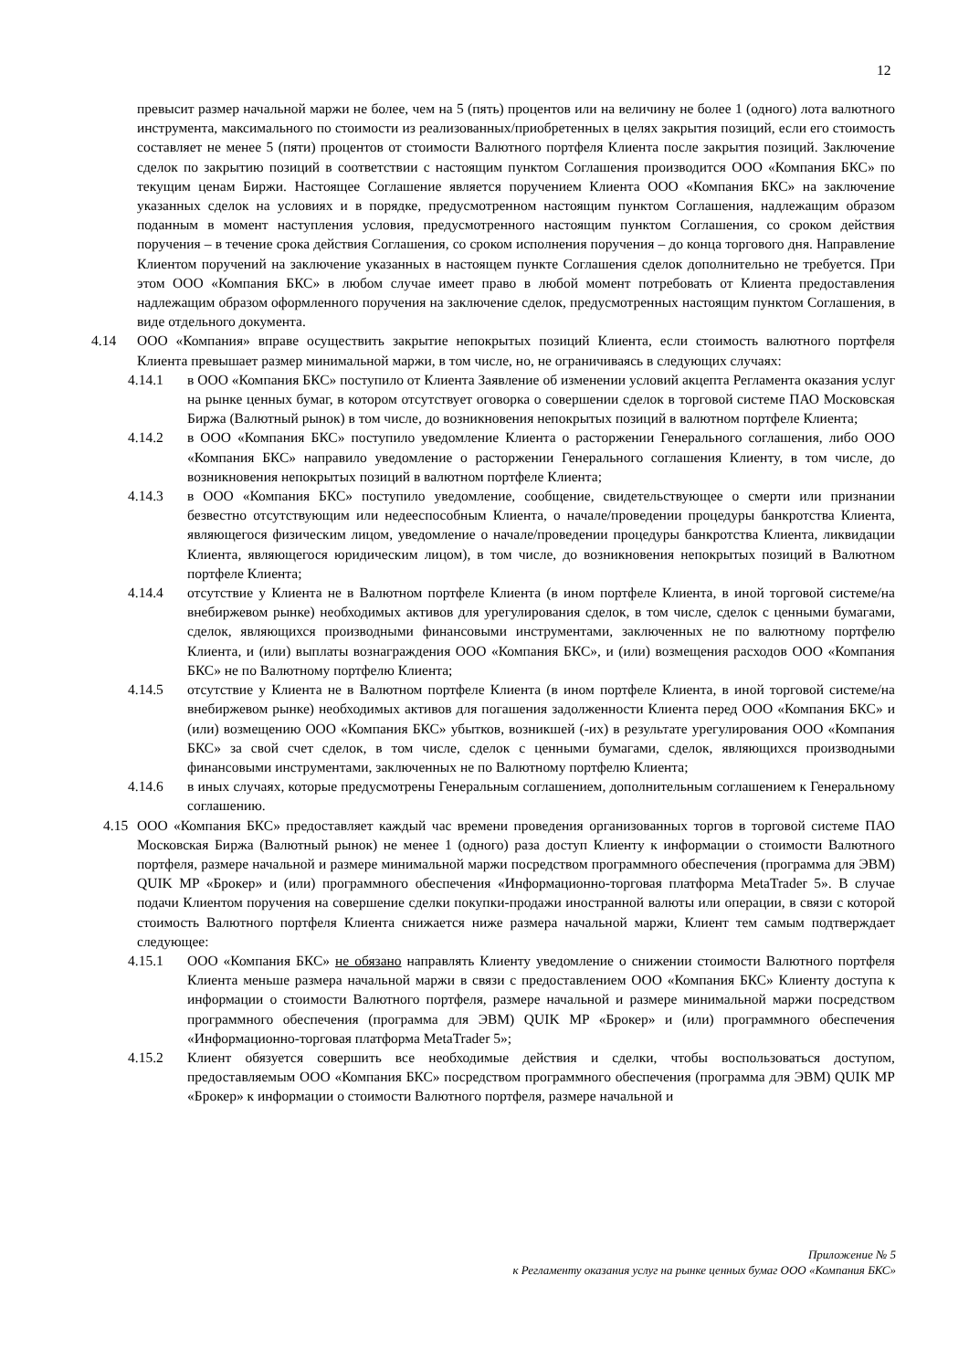12
превысит размер начальной маржи не более, чем на 5 (пять) процентов или на величину не более 1 (одного) лота валютного инструмента, максимального по стоимости из реализованных/приобретенных в целях закрытия позиций, если его стоимость составляет не менее 5 (пяти) процентов от стоимости Валютного портфеля Клиента после закрытия позиций. Заключение сделок по закрытию позиций в соответствии с настоящим пунктом Соглашения производится ООО «Компания БКС» по текущим ценам Биржи. Настоящее Соглашение является поручением Клиента ООО «Компания БКС» на заключение указанных сделок на условиях и в порядке, предусмотренном настоящим пунктом Соглашения, надлежащим образом поданным в момент наступления условия, предусмотренного настоящим пунктом Соглашения, со сроком действия поручения – в течение срока действия Соглашения, со сроком исполнения поручения – до конца торгового дня. Направление Клиентом поручений на заключение указанных в настоящем пункте Соглашения сделок дополнительно не требуется. При этом ООО «Компания БКС» в любом случае имеет право в любой момент потребовать от Клиента предоставления надлежащим образом оформленного поручения на заключение сделок, предусмотренных настоящим пунктом Соглашения, в виде отдельного документа.
4.14 ООО «Компания» вправе осуществить закрытие непокрытых позиций Клиента, если стоимость валютного портфеля Клиента превышает размер минимальной маржи, в том числе, но, не ограничиваясь в следующих случаях:
4.14.1 в ООО «Компания БКС» поступило от Клиента Заявление об изменении условий акцепта Регламента оказания услуг на рынке ценных бумаг, в котором отсутствует оговорка о совершении сделок в торговой системе ПАО Московская Биржа (Валютный рынок) в том числе, до возникновения непокрытых позиций в валютном портфеле Клиента;
4.14.2 в ООО «Компания БКС» поступило уведомление Клиента о расторжении Генерального соглашения, либо ООО «Компания БКС» направило уведомление о расторжении Генерального соглашения Клиенту, в том числе, до возникновения непокрытых позиций в валютном портфеле Клиента;
4.14.3 в ООО «Компания БКС» поступило уведомление, сообщение, свидетельствующее о смерти или признании безвестно отсутствующим или недееспособным Клиента, о начале/проведении процедуры банкротства Клиента, являющегося физическим лицом, уведомление о начале/проведении процедуры банкротства Клиента, ликвидации Клиента, являющегося юридическим лицом), в том числе, до возникновения непокрытых позиций в Валютном портфеле Клиента;
4.14.4 отсутствие у Клиента не в Валютном портфеле Клиента (в ином портфеле Клиента, в иной торговой системе/на внебиржевом рынке) необходимых активов для урегулирования сделок, в том числе, сделок с ценными бумагами, сделок, являющихся производными финансовыми инструментами, заключенных не по валютному портфелю Клиента, и (или) выплаты вознаграждения ООО «Компания БКС», и (или) возмещения расходов ООО «Компания БКС» не по Валютному портфелю Клиента;
4.14.5 отсутствие у Клиента не в Валютном портфеле Клиента (в ином портфеле Клиента, в иной торговой системе/на внебиржевом рынке) необходимых активов для погашения задолженности Клиента перед ООО «Компания БКС» и (или) возмещению ООО «Компания БКС» убытков, возникшей (-их) в результате урегулирования ООО «Компания БКС» за свой счет сделок, в том числе, сделок с ценными бумагами, сделок, являющихся производными финансовыми инструментами, заключенных не по Валютному портфелю Клиента;
4.14.6 в иных случаях, которые предусмотрены Генеральным соглашением, дополнительным соглашением к Генеральному соглашению.
4.15
ООО «Компания БКС» предоставляет каждый час времени проведения организованных торгов в торговой системе ПАО Московская Биржа (Валютный рынок) не менее 1 (одного) раза доступ Клиенту к информации о стоимости Валютного портфеля, размере начальной и размере минимальной маржи посредством программного обеспечения (программа для ЭВМ) QUIK MP «Брокер» и (или) программного обеспечения «Информационно-торговая платформа MetaTrader 5». В случае подачи Клиентом поручения на совершение сделки покупки-продажи иностранной валюты или операции, в связи с которой стоимость Валютного портфеля Клиента снижается ниже размера начальной маржи, Клиент тем самым подтверждает следующее:
4.15.1 ООО «Компания БКС» не обязано направлять Клиенту уведомление о снижении стоимости Валютного портфеля Клиента меньше размера начальной маржи в связи с предоставлением ООО «Компания БКС» Клиенту доступа к информации о стоимости Валютного портфеля, размере начальной и размере минимальной маржи посредством программного обеспечения (программа для ЭВМ) QUIK MP «Брокер» и (или) программного обеспечения «Информационно-торговая платформа MetaTrader 5»;
4.15.2 Клиент обязуется совершить все необходимые действия и сделки, чтобы воспользоваться доступом, предоставляемым ООО «Компания БКС» посредством программного обеспечения (программа для ЭВМ) QUIK MP «Брокер» к информации о стоимости Валютного портфеля, размере начальной и
Приложение № 5
к Регламенту оказания услуг на рынке ценных бумаг ООО «Компания БКС»